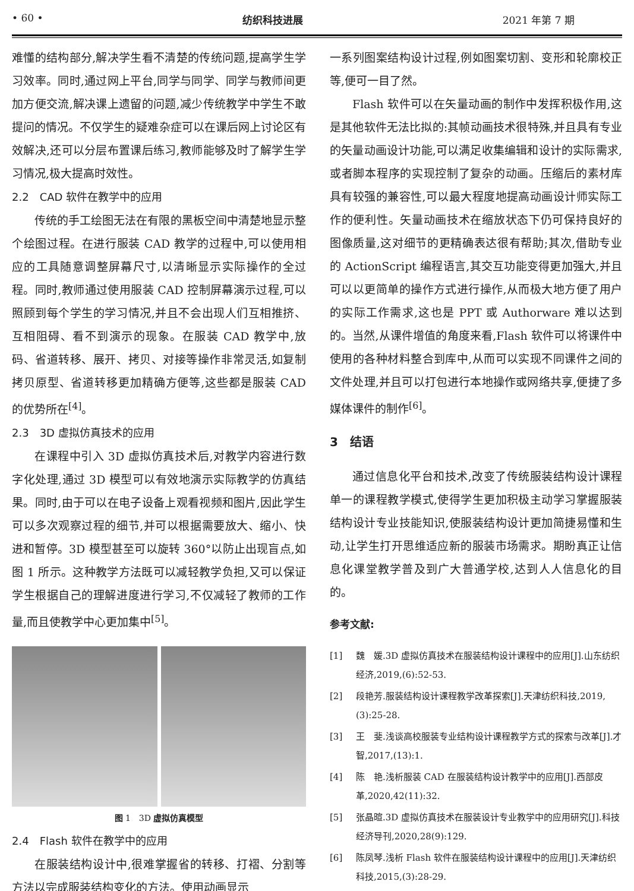• 60 • 纺织科技进展 2021 年第 7 期
难懂的结构部分,解决学生看不清楚的传统问题,提高学生学习效率。同时,通过网上平台,同学与同学、同学与教师间更加方便交流,解决课上遗留的问题,减少传统教学中学生不敢提问的情况。不仅学生的疑难杂症可以在课后网上讨论区有效解决,还可以分层布置课后练习,教师能够及时了解学生学习情况,极大提高时效性。
2.2　CAD 软件在教学中的应用
传统的手工绘图无法在有限的黑板空间中清楚地显示整个绘图过程。在进行服装 CAD 教学的过程中,可以使用相应的工具随意调整屏幕尺寸,以清晰显示实际操作的全过程。同时,教师通过使用服装 CAD 控制屏幕演示过程,可以照顾到每个学生的学习情况,并且不会出现人们互相推挤、互相阻碍、看不到演示的现象。在服装 CAD 教学中,放码、省道转移、展开、拷贝、对接等操作非常灵活,如复制拷贝原型、省道转移更加精确方便等,这些都是服装 CAD 的优势所在<sup>[4]</sup>。
2.3　3D 虚拟仿真技术的应用
在课程中引入 3D 虚拟仿真技术后,对教学内容进行数字化处理,通过 3D 模型可以有效地演示实际教学的仿真结果。同时,由于可以在电子设备上观看视频和图片,因此学生可以多次观察过程的细节,并可以根据需要放大、缩小、快进和暂停。3D 模型甚至可以旋转 360°以防止出现盲点,如图 1 所示。这种教学方法既可以减轻教学负担,又可以保证学生根据自己的理解进度进行学习,不仅减轻了教师的工作量,而且使教学中心更加集中<sup>[5]</sup>。
图 1　3D 虚拟仿真模型
2.4　Flash 软件在教学中的应用
在服装结构设计中,很难掌握省的转移、打褶、分割等方法以完成服装结构变化的方法。使用动画显示
一系列图案结构设计过程,例如图案切割、变形和轮廓校正等,便可一目了然。
Flash 软件可以在矢量动画的制作中发挥积极作用,这是其他软件无法比拟的:其帧动画技术很特殊,并且具有专业的矢量动画设计功能,可以满足收集编辑和设计的实际需求,或者脚本程序的实现控制了复杂的动画。压缩后的素材库具有较强的兼容性,可以最大程度地提高动画设计师实际工作的便利性。矢量动画技术在缩放状态下仍可保持良好的图像质量,这对细节的更精确表达很有帮助;其次,借助专业的 ActionScript 编程语言,其交互功能变得更加强大,并且可以以更简单的操作方式进行操作,从而极大地方便了用户的实际工作需求,这也是 PPT 或 Authorware 难以达到的。当然,从课件增值的角度来看,Flash 软件可以将课件中使用的各种材料整合到库中,从而可以实现不同课件之间的文件处理,并且可以打包进行本地操作或网络共享,便捷了多媒体课件的制作<sup>[6]</sup>。
3　结语
通过信息化平台和技术,改变了传统服装结构设计课程单一的课程教学模式,使得学生更加积极主动学习掌握服装结构设计专业技能知识,使服装结构设计更加简捷易懂和生动,让学生打开思维适应新的服装市场需求。期盼真正让信息化课堂教学普及到广大普通学校,达到人人信息化的目的。
参考文献:
[1] 魏　媛.3D 虚拟仿真技术在服装结构设计课程中的应用[J].山东纺织经济,2019,(6):52-53.
[2] 段艳芳.服装结构设计课程教学改革探索[J].天津纺织科技,2019,(3):25-28.
[3] 王　斐.浅谈高校服装专业结构设计课程教学方式的探索与改革[J].才智,2017,(13):1.
[4] 陈　艳.浅析服装 CAD 在服装结构设计教学中的应用[J].西部皮革,2020,42(11):32.
[5] 张晶暄.3D 虚拟仿真技术在服装设计专业教学中的应用研究[J].科技经济导刊,2020,28(9):129.
[6] 陈凤琴.浅析 Flash 软件在服装结构设计课程中的应用[J].天津纺织科技,2015,(3):28-29.